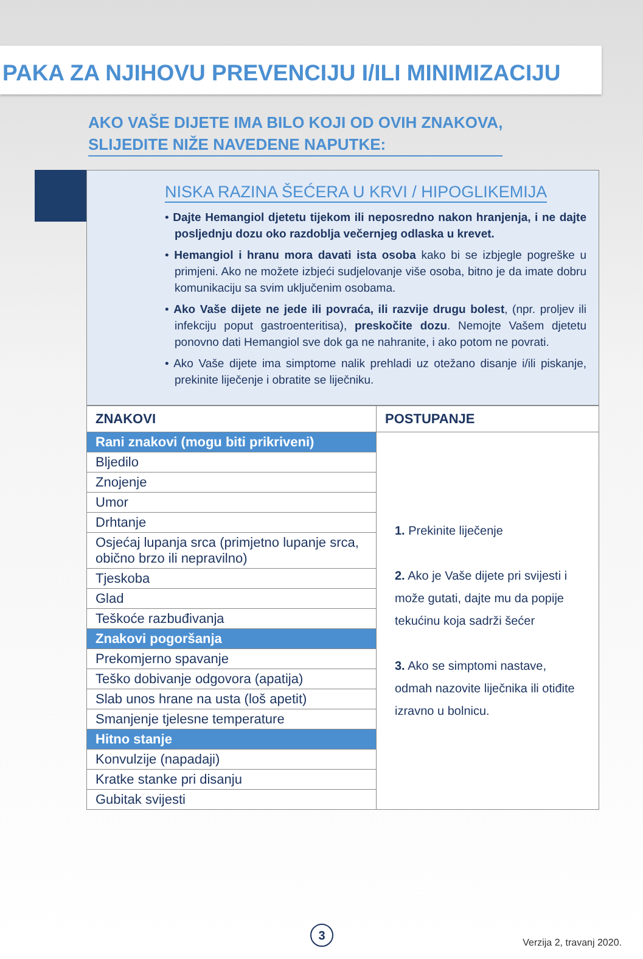PAKA ZA NJIHOVU PREVENCIJU I/ILI MINIMIZACIJU
AKO VAŠE DIJETE IMA BILO KOJI OD OVIH ZNAKOVA,
SLIJEDITE NIŽE NAVEDENE NAPUTKE:
NISKA RAZINA ŠEĆERA U KRVI / HIPOGLIKEMIJA
• Dajte Hemangiol djetetu tijekom ili neposredno nakon hranjenja, i ne dajte posljednju dozu oko razdoblja večernjeg odlaska u krevet.
• Hemangiol i hranu mora davati ista osoba kako bi se izbjegle pogreške u primjeni. Ako ne možete izbjeći sudjelovanje više osoba, bitno je da imate dobru komunikaciju sa svim uključenim osobama.
• Ako Vaše dijete ne jede ili povraća, ili razvije drugu bolest, (npr. proljev ili infekciju poput gastroenteritisa), preskočite dozu. Nemojte Vašem djetetu ponovno dati Hemangiol sve dok ga ne nahranite, i ako potom ne povrati.
• Ako Vaše dijete ima simptome nalik prehladi uz otežano disanje i/ili piskanje, prekinite liječenje i obratite se liječniku.
| ZNAKOVI | POSTUPANJE |
| --- | --- |
| Rani znakovi (mogu biti prikriveni) | 1. Prekinite liječenje 2. Ako je Vaše dijete pri svijesti i može gutati, dajte mu da popije tekućinu koja sadrži šećer 3. Ako se simptomi nastave, odmah nazovite liječnika ili otiđite izravno u bolnicu. |
| Bljedilo | |
| Znojenje | |
| Umor | |
| Drhtanje | |
| Osjećaj lupanja srca (primjetno lupanje srca, obično brzo ili nepravilno) | |
| Tjeskoba | |
| Glad | |
| Teškoće razbuđivanja | |
| Znakovi pogoršanja | |
| Prekomjerno spavanje | |
| Teško dobivanje odgovora (apatija) | |
| Slab unos hrane na usta (loš apetit) | |
| Smanjenje tjelesne temperature | |
| Hitno stanje | |
| Konvulzije (napadaji) | |
| Kratke stanke pri disanju | |
| Gubitak svijesti | |
3 Verzija 2, travanj 2020.